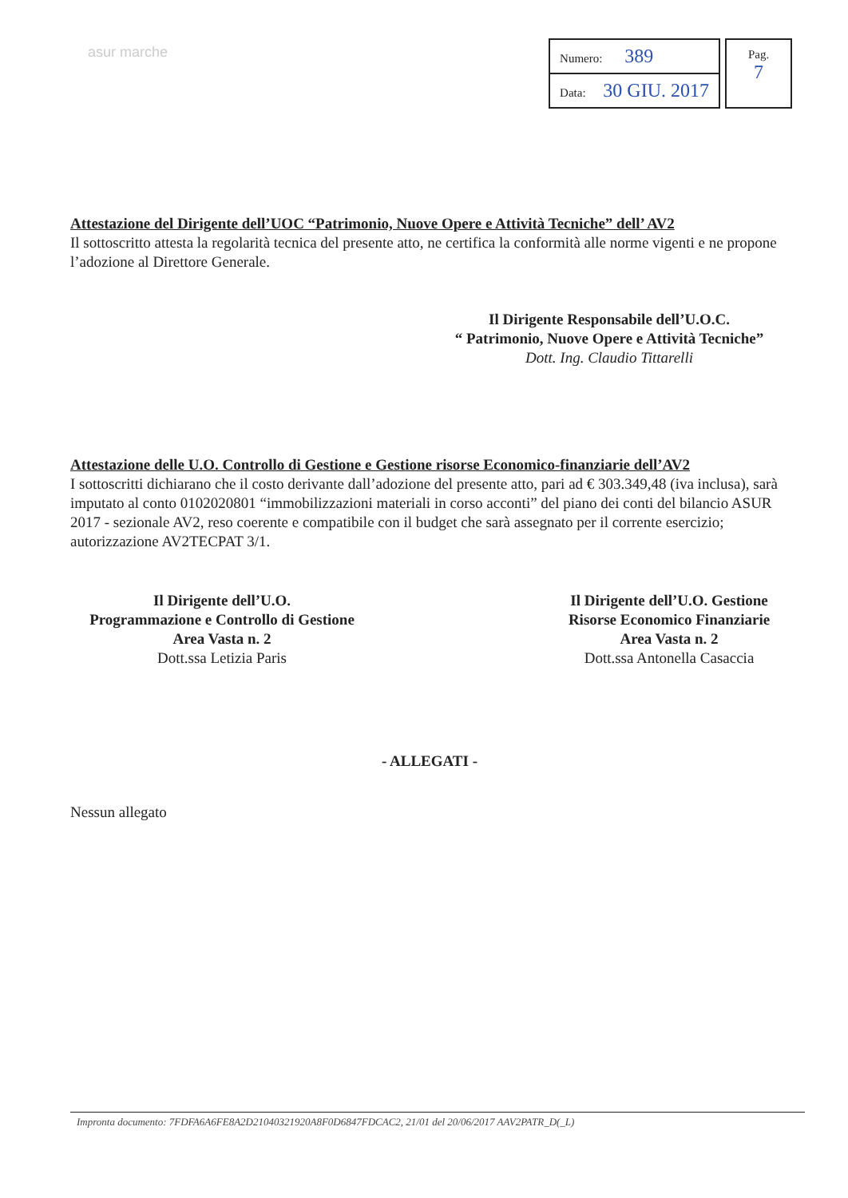asur marche
| Numero: 389 |
| Data: 30 GIU. 2017 |
Pag.
7
Attestazione del Dirigente dell’UOC “Patrimonio, Nuove Opere e Attività Tecniche” dell’ AV2
Il sottoscritto attesta la regolarità tecnica del presente atto, ne certifica la conformità alle norme vigenti e ne propone l’adozione al Direttore Generale.
Il Dirigente Responsabile dell’U.O.C.
“ Patrimonio, Nuove Opere e Attività Tecniche”
Dott. Ing. Claudio Tittarelli
Attestazione delle U.O. Controllo di Gestione e Gestione risorse Economico-finanziarie dell’AV2
I sottoscritti dichiarano che il costo derivante dall’adozione del presente atto, pari ad € 303.349,48 (iva inclusa), sarà imputato al conto 0102020801 “immobilizzazioni materiali in corso acconti” del piano dei conti del bilancio ASUR 2017 - sezionale AV2, reso coerente e compatibile con il budget che sarà assegnato per il corrente esercizio; autorizzazione AV2TECPAT 3/1.
Il Dirigente dell’U.O.
Programmazione e Controllo di Gestione
Area Vasta n. 2
Dott.ssa Letizia Paris
Il Dirigente dell’U.O. Gestione
Risorse Economico Finanziarie
Area Vasta n. 2
Dott.ssa Antonella Casaccia
- ALLEGATI -
Nessun allegato
Impronta documento: 7FDFA6A6FE8A2D21040321920A8F0D6847FDCAC2, 21/01 del 20/06/2017 AAV2PATR_D(_L)